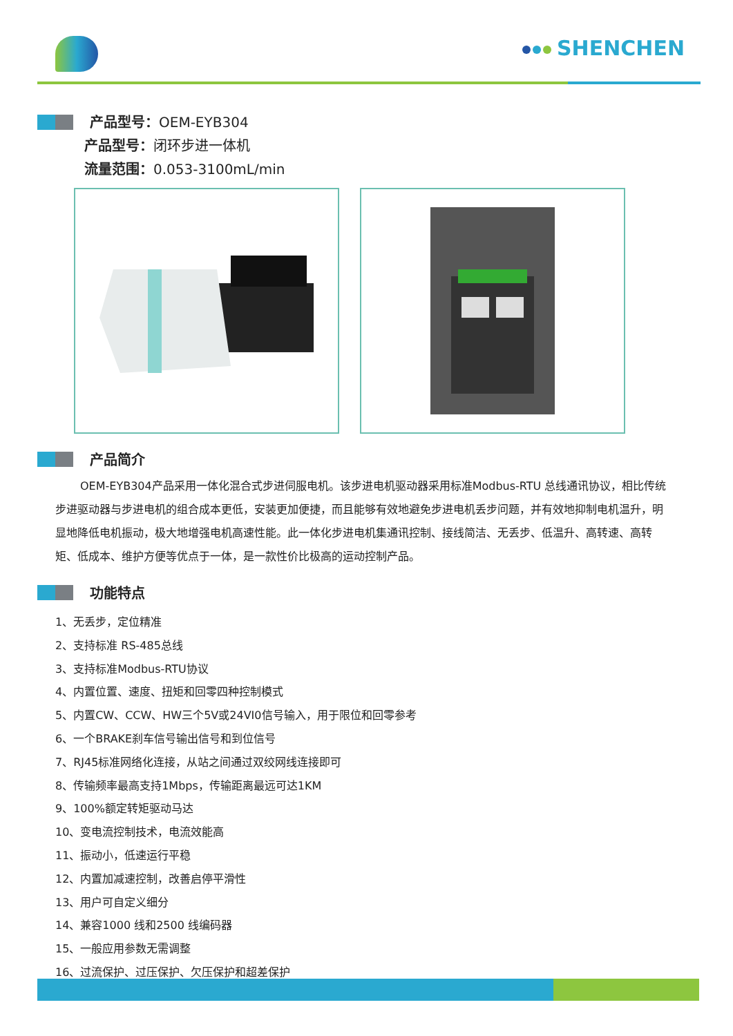SHENCHEN
产品型号：OEM-EYB304
产品型号：闭环步进一体机
流量范围：0.053-3100mL/min
产品简介
OEM-EYB304产品采用一体化混合式步进伺服电机。该步进电机驱动器采用标准Modbus-RTU 总线通讯协议，相比传统步进驱动器与步进电机的组合成本更低，安装更加便捷，而且能够有效地避免步进电机丢步问题，并有效地抑制电机温升，明显地降低电机振动，极大地增强电机高速性能。此一体化步进电机集通讯控制、接线简洁、无丢步、低温升、高转速、高转矩、低成本、维护方便等优点于一体，是一款性价比极高的运动控制产品。
功能特点
1、无丢步，定位精准
2、支持标准 RS-485总线
3、支持标准Modbus-RTU协议
4、内置位置、速度、扭矩和回零四种控制模式
5、内置CW、CCW、HW三个5V或24VI0信号输入，用于限位和回零参考
6、一个BRAKE刹车信号输出信号和到位信号
7、RJ45标准网络化连接，从站之间通过双绞网线连接即可
8、传输频率最高支持1Mbps，传输距离最远可达1KM
9、100%额定转矩驱动马达
10、变电流控制技术，电流效能高
11、振动小，低速运行平稳
12、内置加减速控制，改善启停平滑性
13、用户可自定义细分
14、兼容1000 线和2500 线编码器
15、一般应用参数无需调整
16、过流保护、过压保护、欠压保护和超差保护